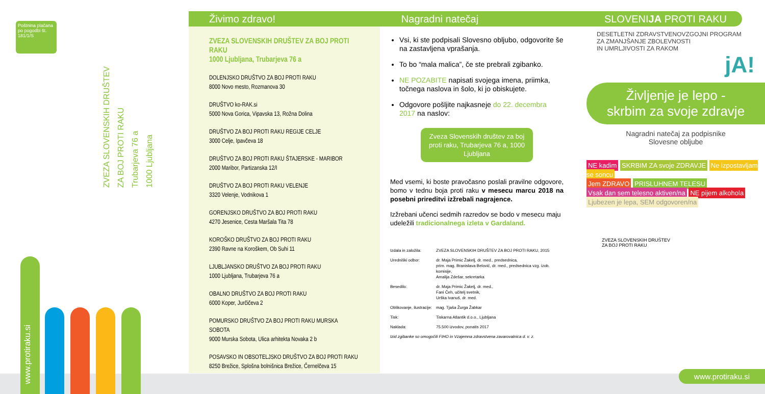Poštnina plačana po pogodbi št. 181/1/S
ZVEZA SLOVENSKIH DRUŠTEV
ZA BOJ PROTI RAKU
Trubarjeva 76 a
1000 Ljubljana
www.protiraku.si
Živimo zdravo! Nagradni natečaj SLOVENIJA PROTI RAKU
ZVEZA SLOVENSKIH DRUŠTEV ZA BOJ PROTI RAKU
1000 Ljubljana, Trubarjeva 76 a
DOLENJSKO DRUŠTVO ZA BOJ PROTI RAKU
8000 Novo mesto, Rozmanova 30
DRUŠTVO ko-RAK.si
5000 Nova Gorica, Vipavska 13, Rožna Dolina
DRUŠTVO ZA BOJ PROTI RAKU REGIJE CELJE
3000 Celje, Ipavčeva 18
DRUŠTVO ZA BOJ PROTI RAKU ŠTAJERSKE - MARIBOR
2000 Maribor, Partizanska 12/I
DRUŠTVO ZA BOJ PROTI RAKU VELENJE
3320 Velenje, Vodnikova 1
GORENJSKO DRUŠTVO ZA BOJ PROTI RAKU
4270 Jesenice, Cesta Maršala Tita 78
KOROŠKO DRUŠTVO ZA BOJ PROTI RAKU
2390 Ravne na Koroškem, Ob Suhi 11
LJUBLJANSKO DRUŠTVO ZA BOJ PROTI RAKU
1000 Ljubljana, Trubarjeva 76 a
OBALNO DRUŠTVO ZA BOJ PROTI RAKU
6000 Koper, Jurčičeva 2
POMURSKO DRUŠTVO ZA BOJ PROTI RAKU MURSKA SOBOTA
9000 Murska Sobota, Ulica arhitekta Novaka 2 b
POSAVSKO IN OBSOTELJSKO DRUŠTVO ZA BOJ PROTI RAKU
8250 Brežice, Splošna bolnišnica Brežice, Černelčeva 15
Vsi, ki ste podpisali Slovesno obljubo, odgovorite še na zastavljena vprašanja.
To bo “mala malica”, če ste prebrali zgibanko.
NE POZABITE napisati svojega imena, priimka, točnega naslova in šolo, ki jo obiskujete.
Odgovore pošljite najkasneje do 22. decembra 2017 na naslov:
Zveza Slovenskih društev za boj proti raku, Trubarjeva 76 a, 1000 Ljubljana
Med vsemi, ki boste pravočasno poslali pravilne odgovore, bomo v tednu boja proti raku v mesecu marcu 2018 na posebni prireditvi izžrebali nagrajence.
Izžrebani učenci sedmih razredov se bodo v mesecu maju udeležili tradicionalnega izleta v Gardaland.
Izdala in založila: ZVEZA SLOVENSKIH DRUŠTEV ZA BOJ PROTI RAKU, 2015
Uredniški odbor: dr. Maja Primic Žakelj, dr. med., predsednica,
prim. mag. Branislava Belović, dr. med., predsednica vzg. izob. komisije,
Amalija Zdešar, sekretarka
Besedilo: dr. Maja Primic Žakelj, dr. med.,
Fani Čeh, učitelj svetnik,
Urška Ivanuš, dr. med.
Oblikovanje, ilustracije: mag. Tjaša Žurga Žabkar
Tisk: Tiskarna Atlantik d.o.o., Ljubljana
Naklada: 75.500 izvodov, ponatis 2017
Izid zgibanke so omogočili FIHO in Vzajemna zdravstvena zavarovalnica d. v. z.
DESETLETNI ZDRAVSTVENOVZGOJNI PROGRAM
ZA ZMANJŠANJE ZBOLEVNOSTI
IN UMRLJIVOSTI ZA RAKOM
jA!
Življenje je lepo -
skrbim za svoje zdravje
Nagradni natečaj za podpisnike
Slovesne obljube
NE kadim SKRBIM ZA svoje ZDRAVJE Ne izpostavljam se soncu
Jem ZDRAVO PRISLUHNEM TELESU
Vsak dan sem telesno aktiven/na NE pijem alkohola
Ljubezen je lepa, SEM odgovoren/na
ZVEZA SLOVENSKIH DRUŠTEV
ZA BOJ PROTI RAKU
www.protiraku.si